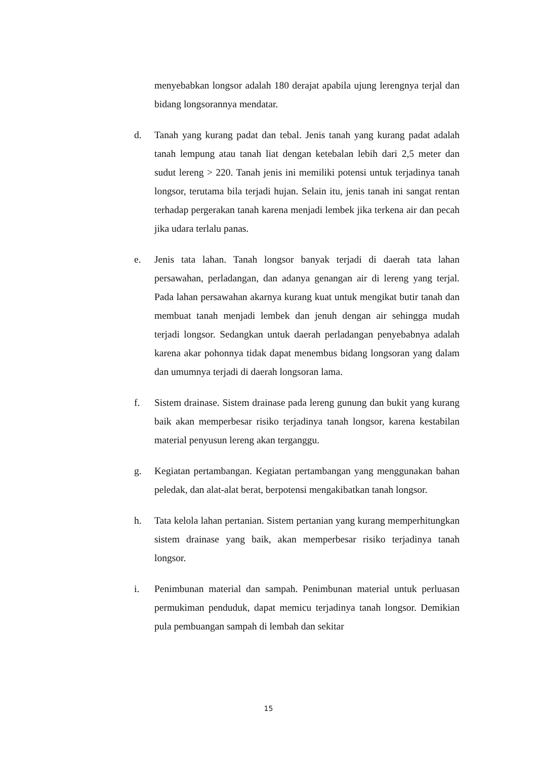menyebabkan longsor adalah 180 derajat apabila ujung lerengnya terjal dan bidang longsorannya mendatar.
d. Tanah yang kurang padat dan tebal. Jenis tanah yang kurang padat adalah tanah lempung atau tanah liat dengan ketebalan lebih dari 2,5 meter dan sudut lereng > 220. Tanah jenis ini memiliki potensi untuk terjadinya tanah longsor, terutama bila terjadi hujan. Selain itu, jenis tanah ini sangat rentan terhadap pergerakan tanah karena menjadi lembek jika terkena air dan pecah jika udara terlalu panas.
e. Jenis tata lahan. Tanah longsor banyak terjadi di daerah tata lahan persawahan, perladangan, dan adanya genangan air di lereng yang terjal. Pada lahan persawahan akarnya kurang kuat untuk mengikat butir tanah dan membuat tanah menjadi lembek dan jenuh dengan air sehingga mudah terjadi longsor. Sedangkan untuk daerah perladangan penyebabnya adalah karena akar pohonnya tidak dapat menembus bidang longsoran yang dalam dan umumnya terjadi di daerah longsoran lama.
f. Sistem drainase. Sistem drainase pada lereng gunung dan bukit yang kurang baik akan memperbesar risiko terjadinya tanah longsor, karena kestabilan material penyusun lereng akan terganggu.
g. Kegiatan pertambangan. Kegiatan pertambangan yang menggunakan bahan peledak, dan alat-alat berat, berpotensi mengakibatkan tanah longsor.
h. Tata kelola lahan pertanian. Sistem pertanian yang kurang memperhitungkan sistem drainase yang baik, akan memperbesar risiko terjadinya tanah longsor.
i. Penimbunan material dan sampah. Penimbunan material untuk perluasan permukiman penduduk, dapat memicu terjadinya tanah longsor. Demikian pula pembuangan sampah di lembah dan sekitar
15